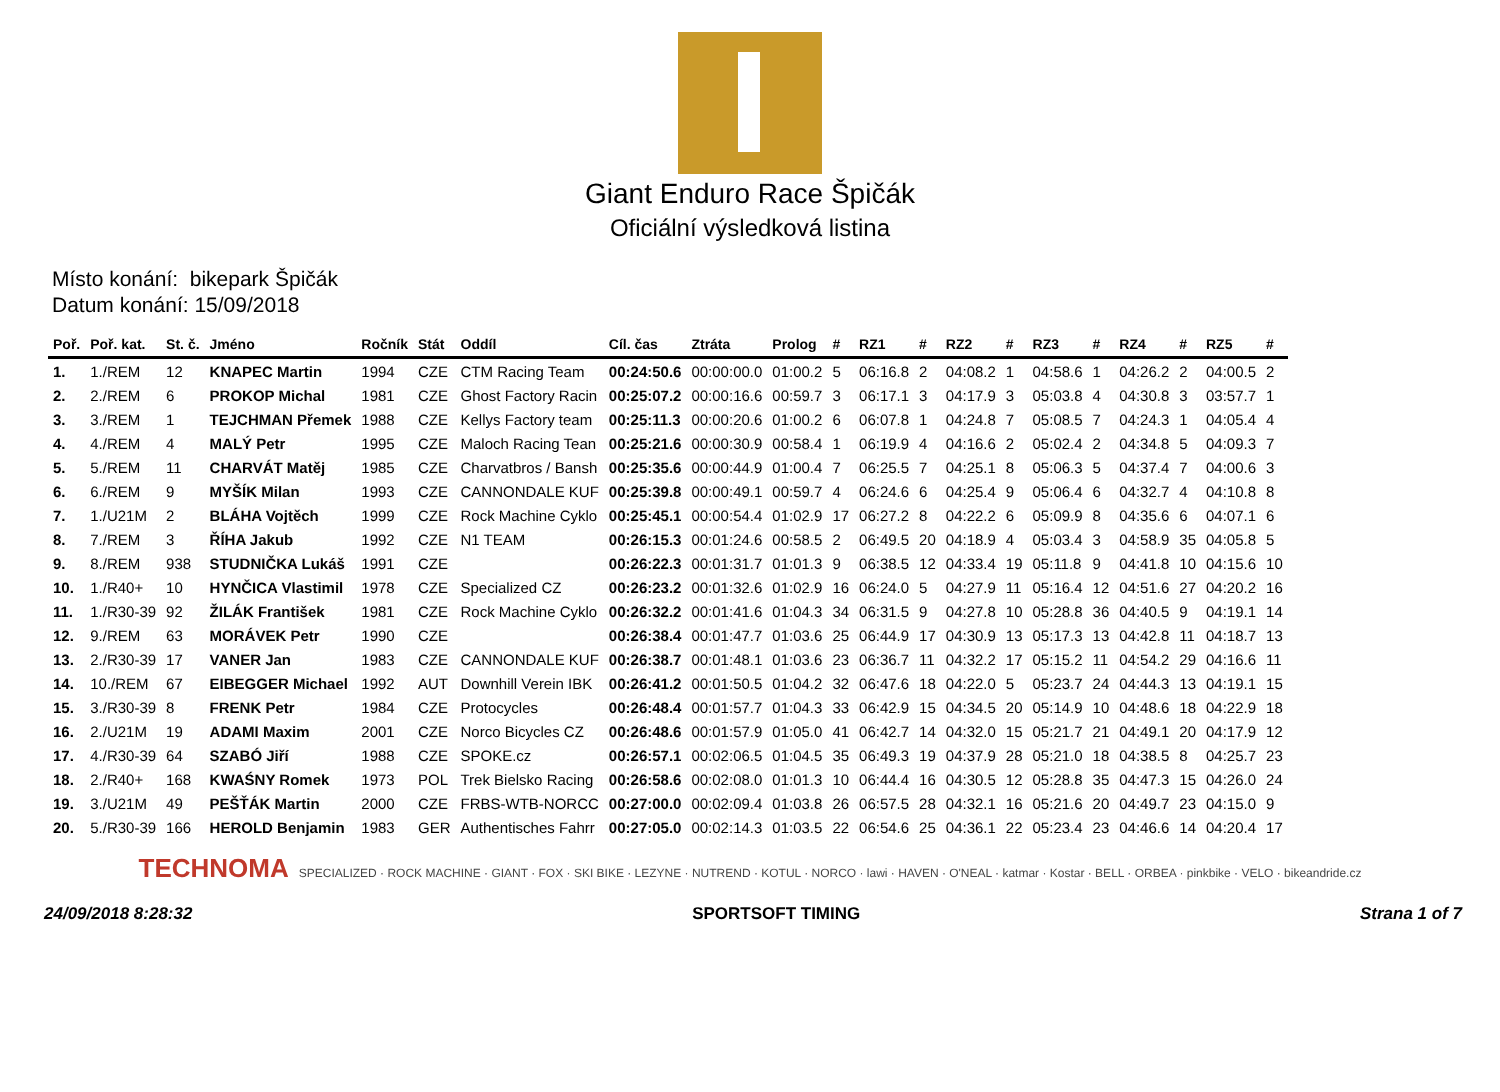Giant Enduro Race Špičák
Oficiální výsledková listina
Místo konání: bikepark Špičák
Datum konání: 15/09/2018
| Poř. | Poř. kat. | St. č. | Jméno | Ročník | Stát | Oddíl | Cíl. čas | Ztráta | Prolog | # | RZ1 | # | RZ2 | # | RZ3 | # | RZ4 | # | RZ5 | # |
| --- | --- | --- | --- | --- | --- | --- | --- | --- | --- | --- | --- | --- | --- | --- | --- | --- | --- | --- | --- | --- |
| 1. | 1./REM | 12 | KNAPEC Martin | 1994 | CZE | CTM Racing Team | 00:24:50.6 | 00:00:00.0 | 01:00.2 | 5 | 06:16.8 | 2 | 04:08.2 | 1 | 04:58.6 | 1 | 04:26.2 | 2 | 04:00.5 | 2 |
| 2. | 2./REM | 6 | PROKOP Michal | 1981 | CZE | Ghost Factory Racin | 00:25:07.2 | 00:00:16.6 | 00:59.7 | 3 | 06:17.1 | 3 | 04:17.9 | 3 | 05:03.8 | 4 | 04:30.8 | 3 | 03:57.7 | 1 |
| 3. | 3./REM | 1 | TEJCHMAN Přemek | 1988 | CZE | Kellys Factory team | 00:25:11.3 | 00:00:20.6 | 01:00.2 | 6 | 06:07.8 | 1 | 04:24.8 | 7 | 05:08.5 | 7 | 04:24.3 | 1 | 04:05.4 | 4 |
| 4. | 4./REM | 4 | MALÝ Petr | 1995 | CZE | Maloch Racing Tean | 00:25:21.6 | 00:00:30.9 | 00:58.4 | 1 | 06:19.9 | 4 | 04:16.6 | 2 | 05:02.4 | 2 | 04:34.8 | 5 | 04:09.3 | 7 |
| 5. | 5./REM | 11 | CHARVÁT Matěj | 1985 | CZE | Charvatbros / Bansh | 00:25:35.6 | 00:00:44.9 | 01:00.4 | 7 | 06:25.5 | 7 | 04:25.1 | 8 | 05:06.3 | 5 | 04:37.4 | 7 | 04:00.6 | 3 |
| 6. | 6./REM | 9 | MYŠÍK Milan | 1993 | CZE | CANNONDALE KUF | 00:25:39.8 | 00:00:49.1 | 00:59.7 | 4 | 06:24.6 | 6 | 04:25.4 | 9 | 05:06.4 | 6 | 04:32.7 | 4 | 04:10.8 | 8 |
| 7. | 1./U21M | 2 | BLÁHA Vojtěch | 1999 | CZE | Rock Machine Cyklo | 00:25:45.1 | 00:00:54.4 | 01:02.9 | 17 | 06:27.2 | 8 | 04:22.2 | 6 | 05:09.9 | 8 | 04:35.6 | 6 | 04:07.1 | 6 |
| 8. | 7./REM | 3 | ŘÍHA Jakub | 1992 | CZE | N1 TEAM | 00:26:15.3 | 00:01:24.6 | 00:58.5 | 2 | 06:49.5 | 20 | 04:18.9 | 4 | 05:03.4 | 3 | 04:58.9 | 35 | 04:05.8 | 5 |
| 9. | 8./REM | 938 | STUDNIČKA Lukáš | 1991 | CZE | | 00:26:22.3 | 00:01:31.7 | 01:01.3 | 9 | 06:38.5 | 12 | 04:33.4 | 19 | 05:11.8 | 9 | 04:41.8 | 10 | 04:15.6 | 10 |
| 10. | 1./R40+ | 10 | HYNČICA Vlastimil | 1978 | CZE | Specialized CZ | 00:26:23.2 | 00:01:32.6 | 01:02.9 | 16 | 06:24.0 | 5 | 04:27.9 | 11 | 05:16.4 | 12 | 04:51.6 | 27 | 04:20.2 | 16 |
| 11. | 1./R30-39 | 92 | ŽILÁK František | 1981 | CZE | Rock Machine Cyklo | 00:26:32.2 | 00:01:41.6 | 01:04.3 | 34 | 06:31.5 | 9 | 04:27.8 | 10 | 05:28.8 | 36 | 04:40.5 | 9 | 04:19.1 | 14 |
| 12. | 9./REM | 63 | MORÁVEK Petr | 1990 | CZE | | 00:26:38.4 | 00:01:47.7 | 01:03.6 | 25 | 06:44.9 | 17 | 04:30.9 | 13 | 05:17.3 | 13 | 04:42.8 | 11 | 04:18.7 | 13 |
| 13. | 2./R30-39 | 17 | VANER Jan | 1983 | CZE | CANNONDALE KUF | 00:26:38.7 | 00:01:48.1 | 01:03.6 | 23 | 06:36.7 | 11 | 04:32.2 | 17 | 05:15.2 | 11 | 04:54.2 | 29 | 04:16.6 | 11 |
| 14. | 10./REM | 67 | EIBEGGER Michael | 1992 | AUT | Downhill Verein IBK | 00:26:41.2 | 00:01:50.5 | 01:04.2 | 32 | 06:47.6 | 18 | 04:22.0 | 5 | 05:23.7 | 24 | 04:44.3 | 13 | 04:19.1 | 15 |
| 15. | 3./R30-39 | 8 | FRENK Petr | 1984 | CZE | Protocycles | 00:26:48.4 | 00:01:57.7 | 01:04.3 | 33 | 06:42.9 | 15 | 04:34.5 | 20 | 05:14.9 | 10 | 04:48.6 | 18 | 04:22.9 | 18 |
| 16. | 2./U21M | 19 | ADAMI Maxim | 2001 | CZE | Norco Bicycles CZ | 00:26:48.6 | 00:01:57.9 | 01:05.0 | 41 | 06:42.7 | 14 | 04:32.0 | 15 | 05:21.7 | 21 | 04:49.1 | 20 | 04:17.9 | 12 |
| 17. | 4./R30-39 | 64 | SZABÓ Jiří | 1988 | CZE | SPOKE.cz | 00:26:57.1 | 00:02:06.5 | 01:04.5 | 35 | 06:49.3 | 19 | 04:37.9 | 28 | 05:21.0 | 18 | 04:38.5 | 8 | 04:25.7 | 23 |
| 18. | 2./R40+ | 168 | KWAŚNY Romek | 1973 | POL | Trek Bielsko Racing | 00:26:58.6 | 00:02:08.0 | 01:01.3 | 10 | 06:44.4 | 16 | 04:30.5 | 12 | 05:28.8 | 35 | 04:47.3 | 15 | 04:26.0 | 24 |
| 19. | 3./U21M | 49 | PEŠŤÁK Martin | 2000 | CZE | FRBS-WTB-NORCC | 00:27:00.0 | 00:02:09.4 | 01:03.8 | 26 | 06:57.5 | 28 | 04:32.1 | 16 | 05:21.6 | 20 | 04:49.7 | 23 | 04:15.0 | 9 |
| 20. | 5./R30-39 | 166 | HEROLD Benjamin | 1983 | GER | Authentisches Fahrr | 00:27:05.0 | 00:02:14.3 | 01:03.5 | 22 | 06:54.6 | 25 | 04:36.1 | 22 | 05:23.4 | 23 | 04:46.6 | 14 | 04:20.4 | 17 |
TECHNOMA SPECIALIZED · ROCK MACHINE · GIANT · FOX · SKI BIKE · LEZYNE · NUTREND · KOTUL · NORCO · lawi · HAVEN · O'NEAL · katmar · Kostar · BELL · ORBEA · pinkbike · VELO · bikeandride.cz
24/09/2018 8:28:32 SPORTSOFT TIMING Strana 1 of 7